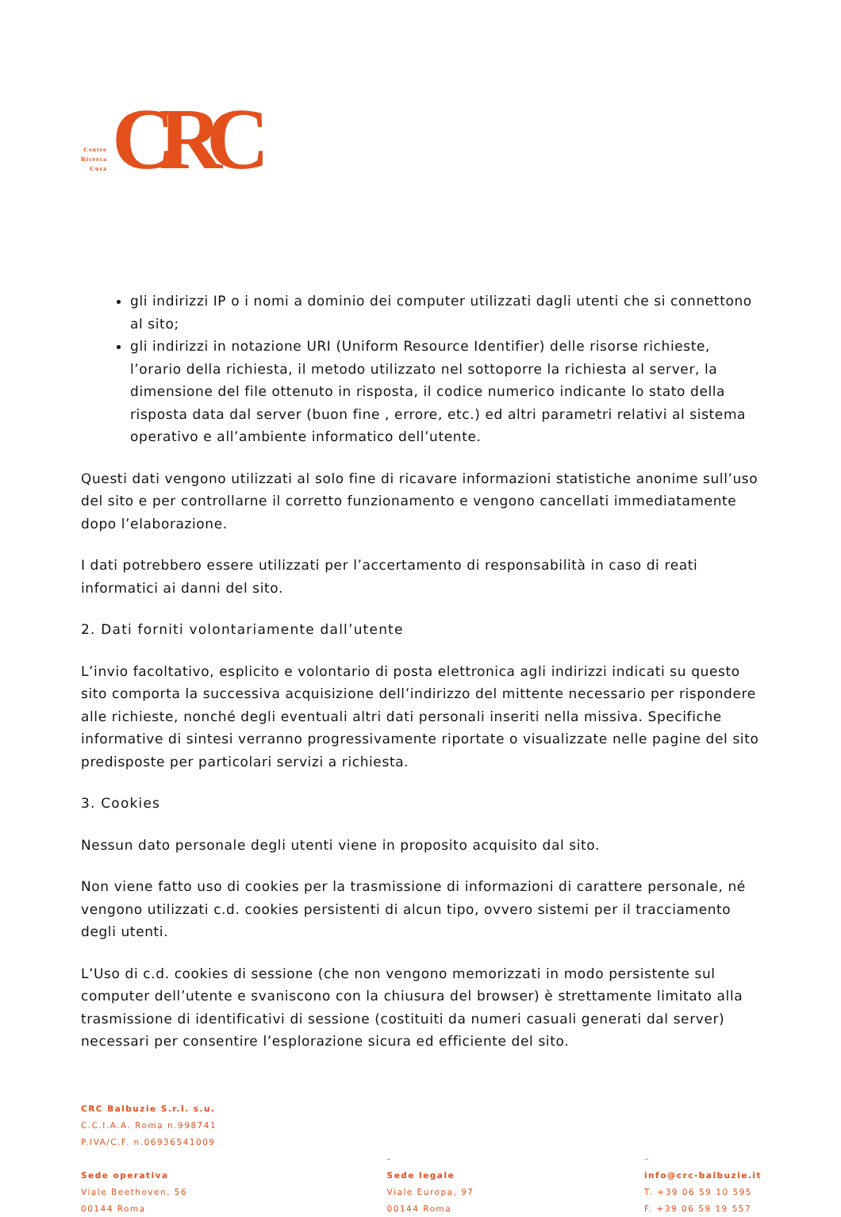Centro
Ricerca
Cura
CRC
gli indirizzi IP o i nomi a dominio dei computer utilizzati dagli utenti che si connettono al sito;
gli indirizzi in notazione URI (Uniform Resource Identifier) delle risorse richieste, l’orario della richiesta, il metodo utilizzato nel sottoporre la richiesta al server, la dimensione del file ottenuto in risposta, il codice numerico indicante lo stato della risposta data dal server (buon fine , errore, etc.) ed altri parametri relativi al sistema operativo e all’ambiente informatico dell’utente.
Questi dati vengono utilizzati al solo fine di ricavare informazioni statistiche anonime sull’uso del sito e per controllarne il corretto funzionamento e vengono cancellati immediatamente dopo l’elaborazione.
I dati potrebbero essere utilizzati per l’accertamento di responsabilità in caso di reati informatici ai danni del sito.
2. Dati forniti volontariamente dall’utente
L’invio facoltativo, esplicito e volontario di posta elettronica agli indirizzi indicati su questo sito comporta la successiva acquisizione dell’indirizzo del mittente necessario per rispondere alle richieste, nonché degli eventuali altri dati personali inseriti nella missiva. Specifiche informative di sintesi verranno progressivamente riportate o visualizzate nelle pagine del sito predisposte per particolari servizi a richiesta.
3. Cookies
Nessun dato personale degli utenti viene in proposito acquisito dal sito.
Non viene fatto uso di cookies per la trasmissione di informazioni di carattere personale, né vengono utilizzati c.d. cookies persistenti di alcun tipo, ovvero sistemi per il tracciamento degli utenti.
L’Uso di c.d. cookies di sessione (che non vengono memorizzati in modo persistente sul computer dell’utente e svaniscono con la chiusura del browser) è strettamente limitato alla trasmissione di identificativi di sessione (costituiti da numeri casuali generati dal server) necessari per consentire l’esplorazione sicura ed efficiente del sito.
CRC Balbuzie S.r.l. s.u.
C.C.I.A.A. Roma n.998741
P.IVA/C.F. n.06936541009
Sede operativa
Viale Beethoven, 56
00144 Roma
–
Sede legale
Viale Europa, 97
00144 Roma
–
info@crc-balbuzie.it
T. +39 06 59 10 595
F. +39 06 59 19 557